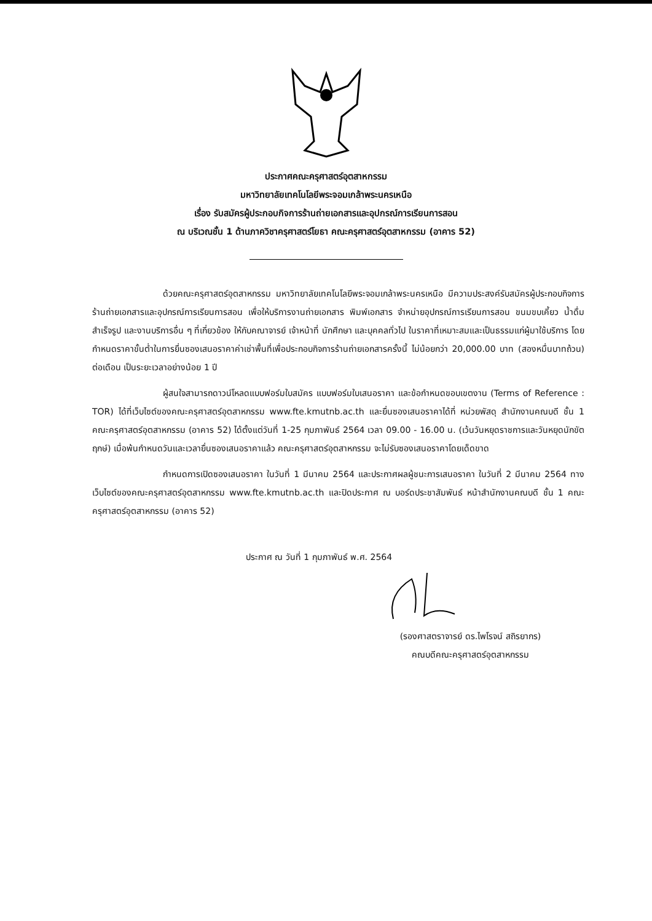ประกาศคณะครุศาสตร์อุตสาหกรรม
มหาวิทยาลัยเทคโนโลยีพระจอมเกล้าพระนครเหนือ
เรื่อง รับสมัครผู้ประกอบกิจการร้านถ่ายเอกสารและอุปกรณ์การเรียนการสอน
ณ บริเวณชั้น 1 ด้านภาควิชาครุศาสตร์โยธา คณะครุศาสตร์อุตสาหกรรม (อาคาร 52)
ด้วยคณะครุศาสตร์อุตสาหกรรม มหาวิทยาลัยเทคโนโลยีพระจอมเกล้าพระนครเหนือ มีความประสงค์รับสมัครผู้ประกอบกิจการร้านถ่ายเอกสารและอุปกรณ์การเรียนการสอน เพื่อให้บริการงานถ่ายเอกสาร พิมพ์เอกสาร จำหน่ายอุปกรณ์การเรียนการสอน ขนมขบเคี้ยว น้ำดื่มสำเร็จรูป และงานบริการอื่น ๆ ที่เกี่ยวข้อง ให้กับคณาจารย์ เจ้าหน้าที่ นักศึกษา และบุคคลทั่วไป ในราคาที่เหมาะสมและเป็นธรรมแก่ผู้มาใช้บริการ โดยกำหนดราคาขั้นต่ำในการยื่นซองเสนอราคาค่าเช่าพื้นที่เพื่อประกอบกิจการร้านถ่ายเอกสารครั้งนี้ ไม่น้อยกว่า 20,000.00 บาท (สองหมื่นบาทถ้วน) ต่อเดือน เป็นระยะเวลาอย่างน้อย 1 ปี
ผู้สนใจสามารถดาวน์โหลดแบบฟอร์มใบสมัคร แบบฟอร์มใบเสนอราคา และข้อกำหนดขอบเขตงาน (Terms of Reference : TOR) ได้ที่เว็บไซต์ของคณะครุศาสตร์อุตสาหกรรม www.fte.kmutnb.ac.th และยื่นซองเสนอราคาได้ที่ หน่วยพัสดุ สำนักงานคณบดี ชั้น 1 คณะครุศาสตร์อุตสาหกรรม (อาคาร 52) ได้ตั้งแต่วันที่ 1-25 กุมภาพันธ์ 2564 เวลา 09.00 - 16.00 น. (เว้นวันหยุดราชการและวันหยุดนักขัตฤกษ์) เมื่อพ้นกำหนดวันและเวลายื่นซองเสนอราคาแล้ว คณะครุศาสตร์อุตสาหกรรม จะไม่รับซองเสนอราคาโดยเด็ดขาด
กำหนดการเปิดซองเสนอราคา ในวันที่ 1 มีนาคม 2564 และประกาศผลผู้ชนะการเสนอราคา ในวันที่ 2 มีนาคม 2564 ทางเว็บไซต์ของคณะครุศาสตร์อุตสาหกรรม www.fte.kmutnb.ac.th และปิดประกาศ ณ บอร์ดประชาสัมพันธ์ หน้าสำนักงานคณบดี ชั้น 1 คณะครุศาสตร์อุตสาหกรรม (อาคาร 52)
ประกาศ ณ วันที่ 1 กุมภาพันธ์ พ.ศ. 2564
(รองศาสตราจารย์ ดร.ไพโรจน์ สถิรยากร)
คณบดีคณะครุศาสตร์อุตสาหกรรม